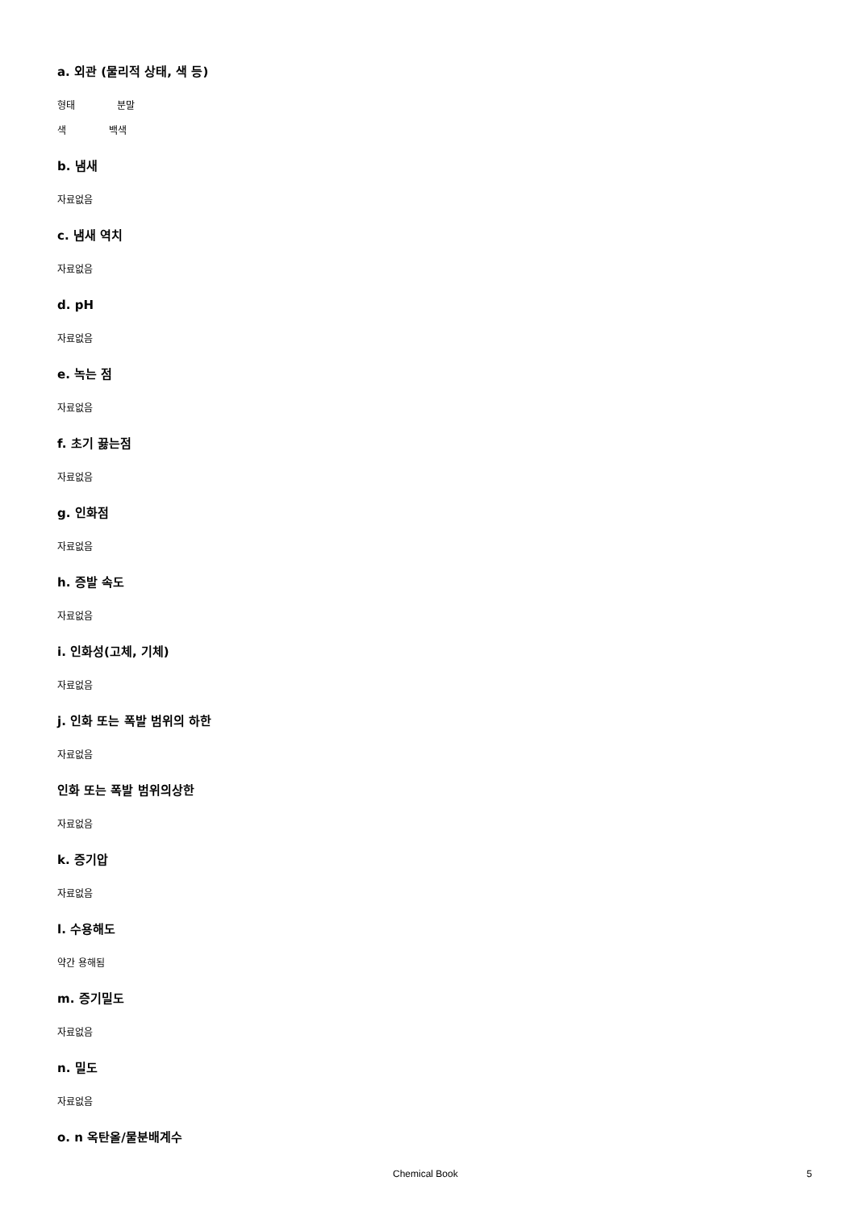a. 외관 (물리적 상태, 색 등)
형태 분말
색 백색
b. 냄새
자료없음
c. 냄새 역치
자료없음
d. pH
자료없음
e. 녹는 점
자료없음
f. 초기 끓는점
자료없음
g. 인화점
자료없음
h. 증발 속도
자료없음
i. 인화성(고체, 기체)
자료없음
j. 인화 또는 폭발 범위의 하한
자료없음
인화 또는 폭발 범위의상한
자료없음
k. 증기압
자료없음
l. 수용해도
약간 용해됨
m. 증기밀도
자료없음
n. 밀도
자료없음
o. n 옥탄올/물분배계수
Chemical Book 5